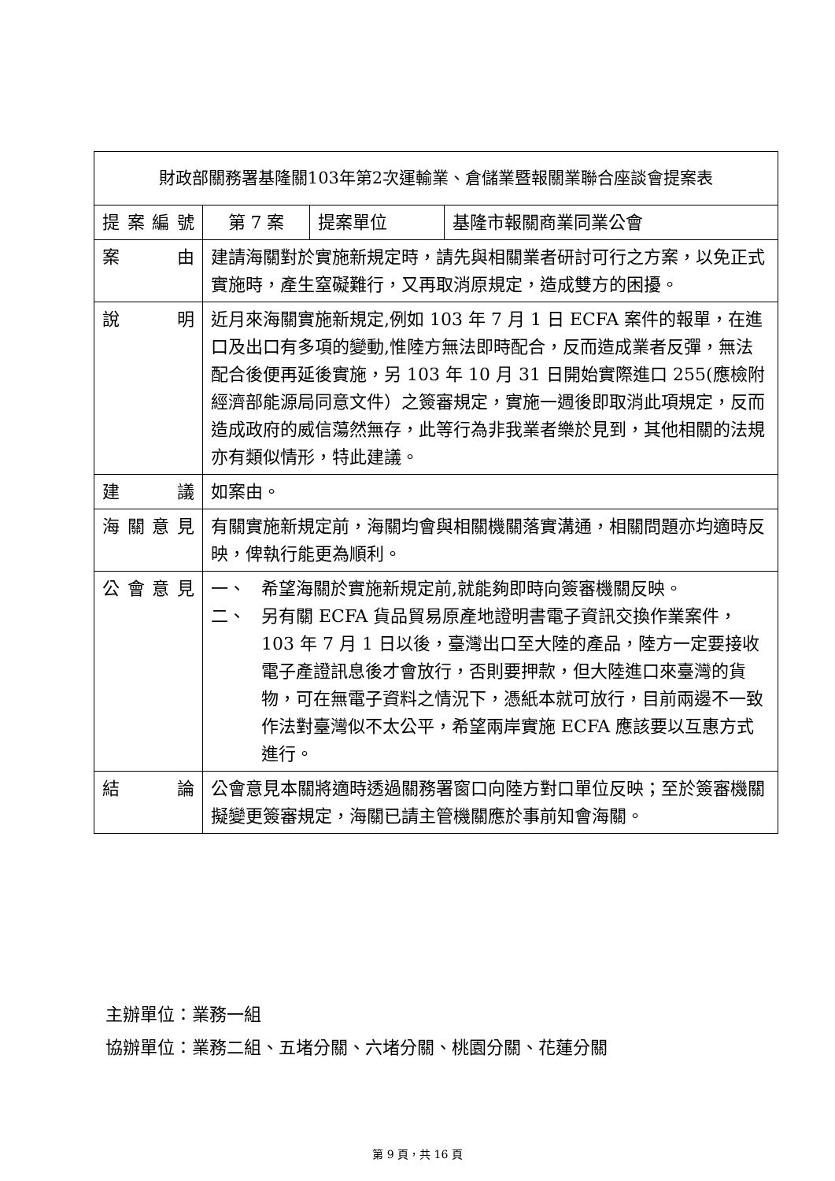| 財政部關務署基隆關103年第2次運輸業、倉儲業暨報關業聯合座談會提案表 | | | |
| 提案編號 | 第 7 案 | 提案單位 | 基隆市報關商業同業公會 |
| 案 由 | 建請海關對於實施新規定時，請先與相關業者研討可行之方案，以免正式實施時，產生窒礙難行，又再取消原規定，造成雙方的困擾。 | | |
| 說 明 | 近月來海關實施新規定,例如 103 年 7 月 1 日 ECFA 案件的報單，在進口及出口有多項的變動,惟陸方無法即時配合，反而造成業者反彈，無法配合後便再延後實施，另 103 年 10 月 31 日開始實際進口 255(應檢附經濟部能源局同意文件）之簽審規定，實施一週後即取消此項規定，反而造成政府的威信蕩然無存，此等行為非我業者樂於見到，其他相關的法規亦有類似情形，特此建議。 | | |
| 建 議 | 如案由。 | | |
| 海關意見 | 有關實施新規定前，海關均會與相關機關落實溝通，相關問題亦均適時反映，俾執行能更為順利。 | | |
| 公會意見 | 一、 希望海關於實施新規定前,就能夠即時向簽審機關反映。 二、 另有關 ECFA 貨品貿易原產地證明書電子資訊交換作業案件，103 年 7 月 1 日以後，臺灣出口至大陸的產品，陸方一定要接收電子產證訊息後才會放行，否則要押款，但大陸進口來臺灣的貨物，可在無電子資料之情況下，憑紙本就可放行，目前兩邊不一致作法對臺灣似不太公平，希望兩岸實施 ECFA 應該要以互惠方式進行。 | | |
| 結 論 | 公會意見本關將適時透過關務署窗口向陸方對口單位反映；至於簽審機關擬變更簽審規定，海關已請主管機關應於事前知會海關。 | | |
主辦單位：業務一組
協辦單位：業務二組、五堵分關、六堵分關、桃園分關、花蓮分關
第 9 頁，共 16 頁